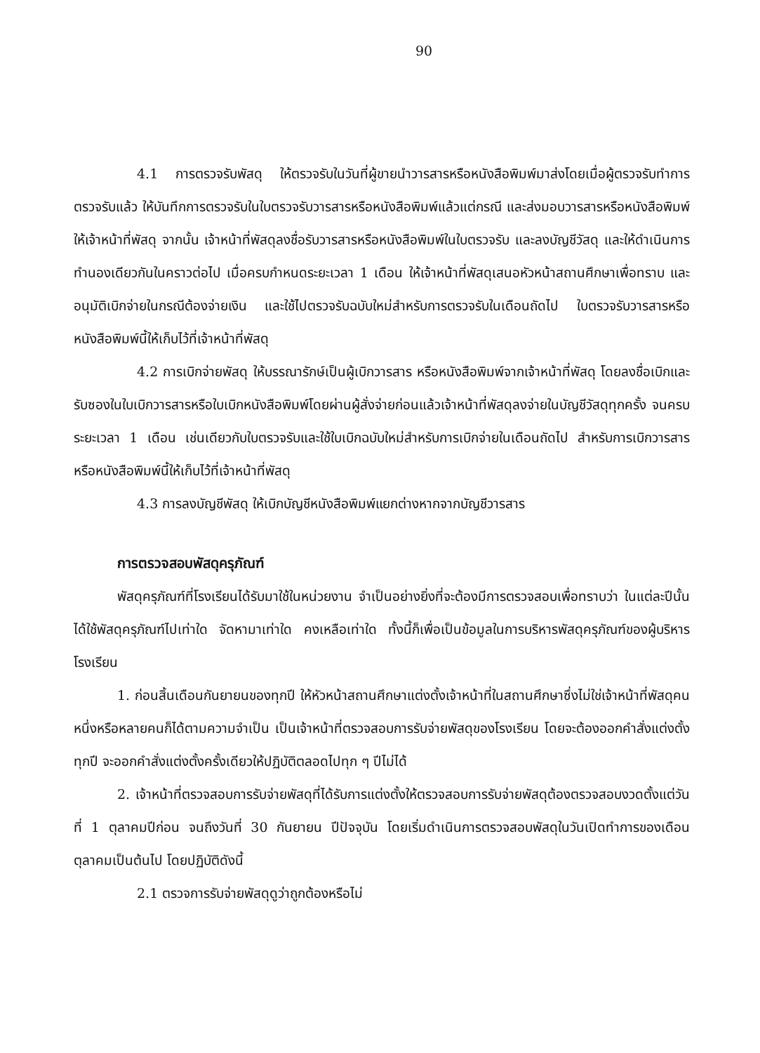90
4.1 การตรวจรับพัสดุ ให้ตรวจรับในวันที่ผู้ขายนำวารสารหรือหนังสือพิมพ์มาส่งโดยเมื่อผู้ตรวจรับทำการตรวจรับแล้ว ให้บันทึกการตรวจรับในใบตรวจรับวารสารหรือหนังสือพิมพ์แล้วแต่กรณี และส่งมอบวารสารหรือหนังสือพิมพ์ให้เจ้าหน้าที่พัสดุ จากนั้น เจ้าหน้าที่พัสดุลงชื่อรับวารสารหรือหนังสือพิมพ์ในใบตรวจรับ และลงบัญชีวัสดุ และให้ดำเนินการทำนองเดียวกันในคราวต่อไป เมื่อครบกำหนดระยะเวลา 1 เดือน ให้เจ้าหน้าที่พัสดุเสนอหัวหน้าสถานศึกษาเพื่อทราบ และอนุมัติเบิกจ่ายในกรณีต้องจ่ายเงิน และใช้ไปตรวจรับฉบับใหม่สำหรับการตรวจรับในเดือนถัดไป ใบตรวจรับวารสารหรือหนังสือพิมพ์นี้ให้เก็บไว้ที่เจ้าหน้าที่พัสดุ
4.2 การเบิกจ่ายพัสดุ ให้บรรณารักษ์เป็นผู้เบิกวารสาร หรือหนังสือพิมพ์จากเจ้าหน้าที่พัสดุ โดยลงชื่อเบิกและรับซองในใบเบิกวารสารหรือใบเบิกหนังสือพิมพ์โดยผ่านผู้สั่งจ่ายก่อนแล้วเจ้าหน้าที่พัสดุลงจ่ายในบัญชีวัสดุทุกครั้ง จนครบระยะเวลา 1 เดือน เช่นเดียวกับใบตรวจรับและใช้ใบเบิกฉบับใหม่สำหรับการเบิกจ่ายในเดือนถัดไป สำหรับการเบิกวารสารหรือหนังสือพิมพ์นี้ให้เก็บไว้ที่เจ้าหน้าที่พัสดุ
4.3 การลงบัญชีพัสดุ ให้เบิกบัญชีหนังสือพิมพ์แยกต่างหากจากบัญชีวารสาร
การตรวจสอบพัสดุครุภัณฑ์
พัสดุครุภัณฑ์ที่โรงเรียนได้รับมาใช้ในหน่วยงาน จำเป็นอย่างยิ่งที่จะต้องมีการตรวจสอบเพื่อทราบว่า ในแต่ละปีนั้นได้ใช้พัสดุครุภัณฑ์ไปเท่าใด จัดหามาเท่าใด คงเหลือเท่าใด ทั้งนี้ก็เพื่อเป็นข้อมูลในการบริหารพัสดุครุภัณฑ์ของผู้บริหารโรงเรียน
1. ก่อนสิ้นเดือนกันยายนของทุกปี ให้หัวหน้าสถานศึกษาแต่งตั้งเจ้าหน้าที่ในสถานศึกษาซึ่งไม่ใช่เจ้าหน้าที่พัสดุคนหนึ่งหรือหลายคนก็ได้ตามความจำเป็น เป็นเจ้าหน้าที่ตรวจสอบการรับจ่ายพัสดุของโรงเรียน โดยจะต้องออกคำสั่งแต่งตั้งทุกปี จะออกคำสั่งแต่งตั้งครั้งเดียวให้ปฏิบัติตลอดไปทุก ๆ ปีไม่ได้
2. เจ้าหน้าที่ตรวจสอบการรับจ่ายพัสดุที่ได้รับการแต่งตั้งให้ตรวจสอบการรับจ่ายพัสดุต้องตรวจสอบงวดตั้งแต่วันที่ 1 ตุลาคมปีก่อน จนถึงวันที่ 30 กันยายน ปีปัจจุบัน โดยเริ่มดำเนินการตรวจสอบพัสดุในวันเปิดทำการของเดือนตุลาคมเป็นต้นไป โดยปฏิบัติดังนี้
2.1 ตรวจการรับจ่ายพัสดุดูว่าถูกต้องหรือไม่